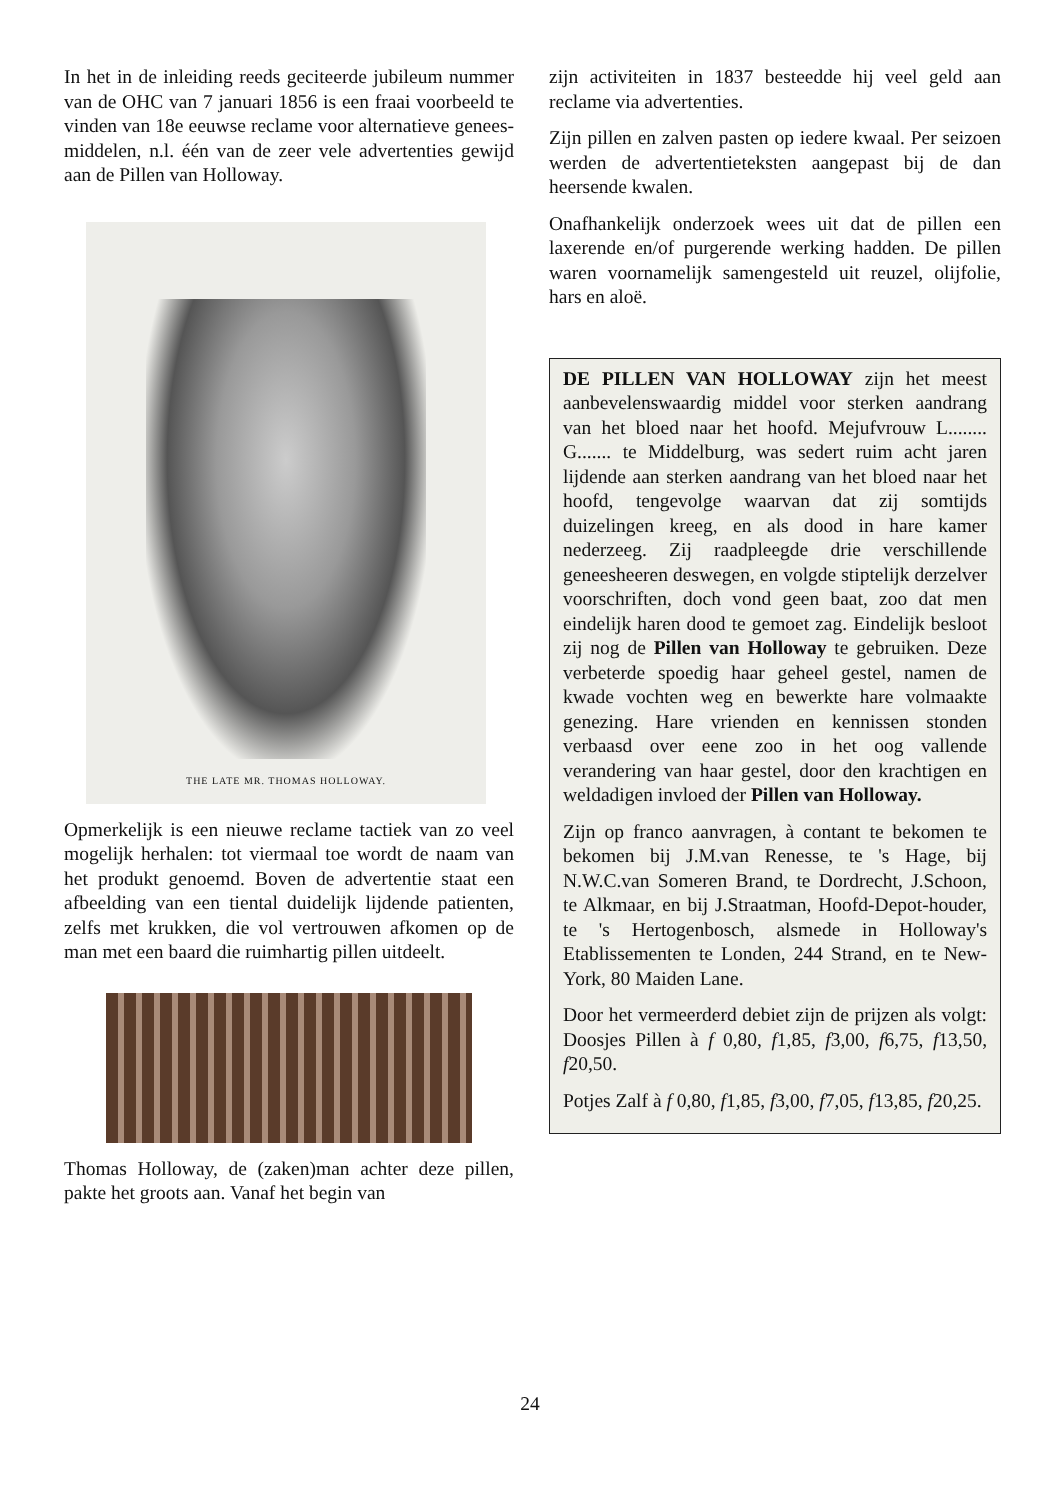In het in de inleiding reeds geciteerde jubileum nummer van de OHC van 7 januari 1856 is een fraai voorbeeld te vinden van 18e eeuwse reclame voor alternatieve genees- middelen, n.l. één van de zeer vele advertenties gewijd aan de Pillen van Holloway.
THE LATE MR. THOMAS HOLLOWAY.
Opmerkelijk is een nieuwe reclame tactiek van zo veel mogelijk herhalen: tot viermaal toe wordt de naam van het produkt genoemd. Boven de advertentie staat een afbeelding van een tiental duidelijk lijdende patienten, zelfs met krukken, die vol vertrouwen afkomen op de man met een baard die ruimhartig pillen uitdeelt.
Thomas Holloway, de (zaken)man achter deze pillen, pakte het groots aan. Vanaf het begin van
zijn activiteiten in 1837 besteedde hij veel geld aan reclame via advertenties.
Zijn pillen en zalven pasten op iedere kwaal. Per seizoen werden de advertentieteksten aangepast bij de dan heersende kwalen.
Onafhankelijk onderzoek wees uit dat de pillen een laxerende en/of purgerende werking hadden. De pillen waren voornamelijk samengesteld uit reuzel, olijfolie, hars en aloë.
DE PILLEN VAN HOLLOWAY zijn het meest aanbevelenswaardig middel voor sterken aandrang van het bloed naar het hoofd. Mejufvrouw L........ G....... te Middelburg, was sedert ruim acht jaren lijdende aan sterken aandrang van het bloed naar het hoofd, tengevolge waarvan dat zij somtijds duizelingen kreeg, en als dood in hare kamer nederzeeg. Zij raadpleegde drie verschillende geneesheeren deswegen, en volgde stiptelijk derzelver voorschriften, doch vond geen baat, zoo dat men eindelijk haren dood te gemoet zag. Eindelijk besloot zij nog de Pillen van Holloway te gebruiken. Deze verbeterde spoedig haar geheel gestel, namen de kwade vochten weg en bewerkte hare volmaakte genezing. Hare vrienden en kennissen stonden verbaasd over eene zoo in het oog vallende verandering van haar gestel, door den krachtigen en weldadigen invloed der Pillen van Holloway.
Zijn op franco aanvragen, à contant te bekomen te bekomen bij J.M.van Renesse, te 's Hage, bij N.W.C.van Someren Brand, te Dordrecht, J.Schoon, te Alkmaar, en bij J.Straatman, Hoofd-Depot-houder, te 's Hertogenbosch, alsmede in Holloway's Etablissementen te Londen, 244 Strand, en te New-York, 80 Maiden Lane.
Door het vermeerderd debiet zijn de prijzen als volgt: Doosjes Pillen à f 0,80, f1,85, f3,00, f6,75, f13,50, f20,50.
Potjes Zalf à f 0,80, f1,85, f3,00, f7,05, f13,85, f20,25.
24